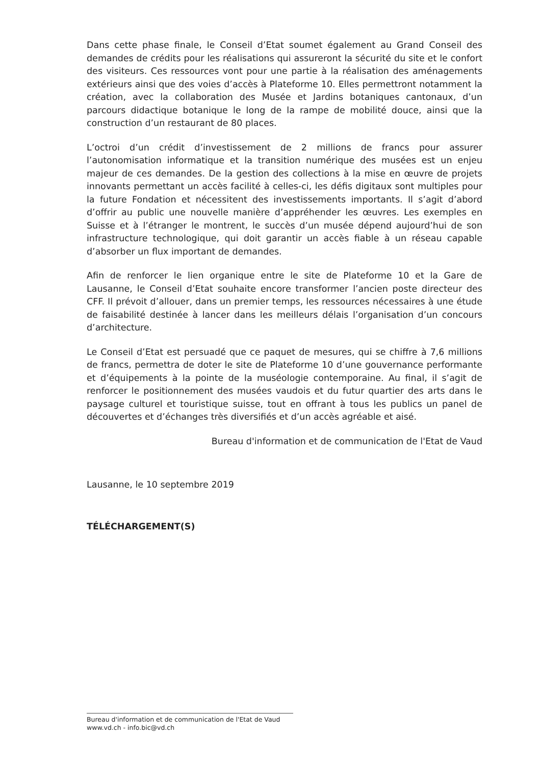Dans cette phase finale, le Conseil d’Etat soumet également au Grand Conseil des demandes de crédits pour les réalisations qui assureront la sécurité du site et le confort des visiteurs. Ces ressources vont pour une partie à la réalisation des aménagements extérieurs ainsi que des voies d’accès à Plateforme 10. Elles permettront notamment la création, avec la collaboration des Musée et Jardins botaniques cantonaux, d’un parcours didactique botanique le long de la rampe de mobilité douce, ainsi que la construction d’un restaurant de 80 places.
L’octroi d’un crédit d’investissement de 2 millions de francs pour assurer l’autonomisation informatique et la transition numérique des musées est un enjeu majeur de ces demandes. De la gestion des collections à la mise en œuvre de projets innovants permettant un accès facilité à celles-ci, les défis digitaux sont multiples pour la future Fondation et nécessitent des investissements importants. Il s’agit d’abord d’offrir au public une nouvelle manière d’appréhender les œuvres. Les exemples en Suisse et à l’étranger le montrent, le succès d’un musée dépend aujourd’hui de son infrastructure technologique, qui doit garantir un accès fiable à un réseau capable d’absorber un flux important de demandes.
Afin de renforcer le lien organique entre le site de Plateforme 10 et la Gare de Lausanne, le Conseil d’Etat souhaite encore transformer l’ancien poste directeur des CFF. Il prévoit d’allouer, dans un premier temps, les ressources nécessaires à une étude de faisabilité destinée à lancer dans les meilleurs délais l’organisation d’un concours d’architecture.
Le Conseil d’Etat est persuadé que ce paquet de mesures, qui se chiffre à 7,6 millions de francs, permettra de doter le site de Plateforme 10 d’une gouvernance performante et d’équipements à la pointe de la muséologie contemporaine. Au final, il s’agit de renforcer le positionnement des musées vaudois et du futur quartier des arts dans le paysage culturel et touristique suisse, tout en offrant à tous les publics un panel de découvertes et d’échanges très diversifiés et d’un accès agréable et aisé.
Bureau d'information et de communication de l'Etat de Vaud
Lausanne, le 10 septembre 2019
TÉLÉCHARGEMENT(S)
Bureau d'information et de communication de l'Etat de Vaud
www.vd.ch - info.bic@vd.ch